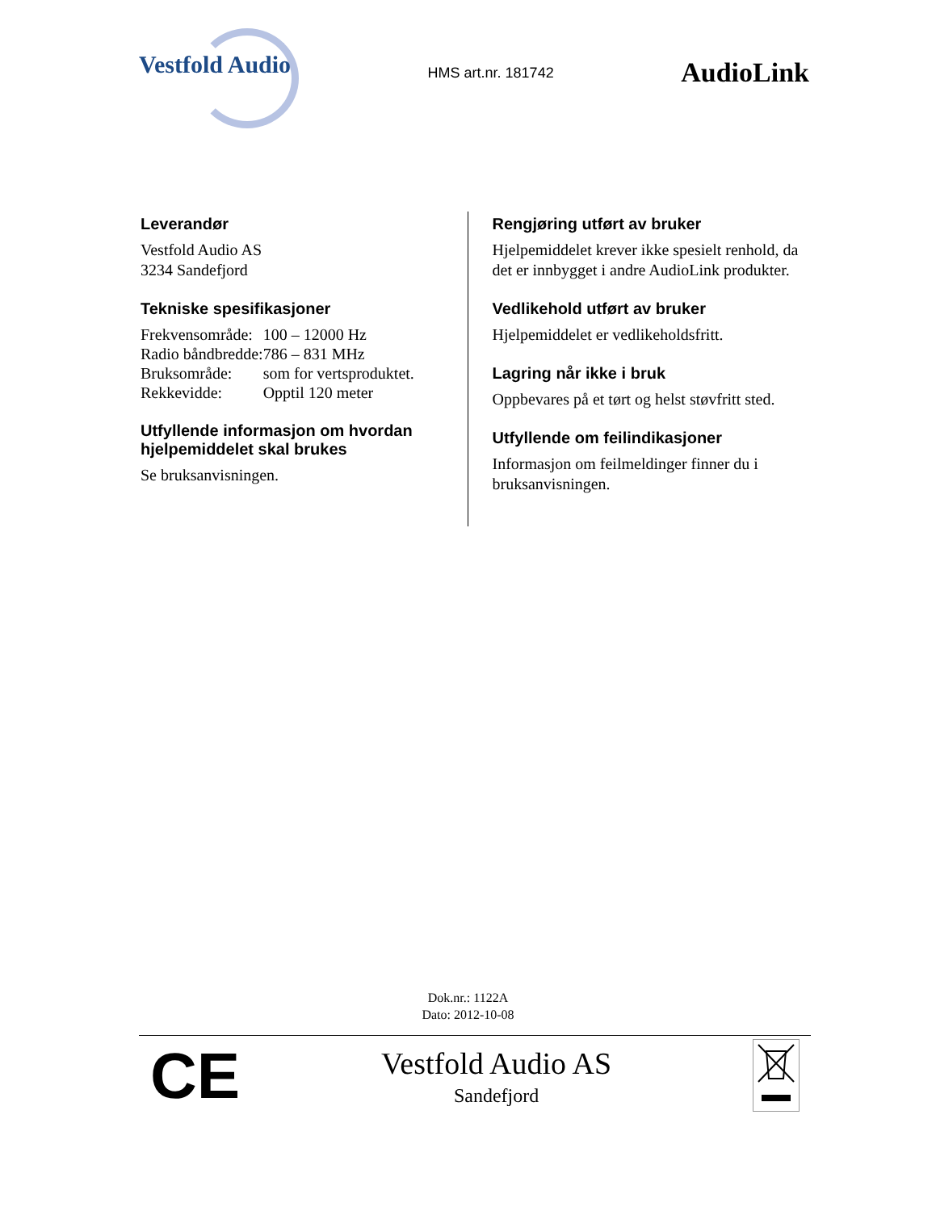Vestfold Audio
HMS art.nr. 181742
AudioLink
Leverandør
Vestfold Audio AS
3234 Sandefjord
Tekniske spesifikasjoner
| Frekvensområde: | 100 – 12000 Hz |
| Radio båndbredde: | 786 – 831 MHz |
| Bruksområde: | som for vertsproduktet. |
| Rekkevidde: | Opptil 120 meter |
Utfyllende informasjon om hvordan hjelpemiddelet skal brukes
Se bruksanvisningen.
Rengjøring utført av bruker
Hjelpemiddelet krever ikke spesielt renhold, da det er innbygget i andre AudioLink produkter.
Vedlikehold utført av bruker
Hjelpemiddelet er vedlikeholdsfritt.
Lagring når ikke i bruk
Oppbevares på et tørt og helst støvfritt sted.
Utfyllende om feilindikasjoner
Informasjon om feilmeldinger finner du i bruksanvisningen.
Dok.nr.: 1122A
Dato: 2012-10-08
CE
Vestfold Audio AS
Sandefjord